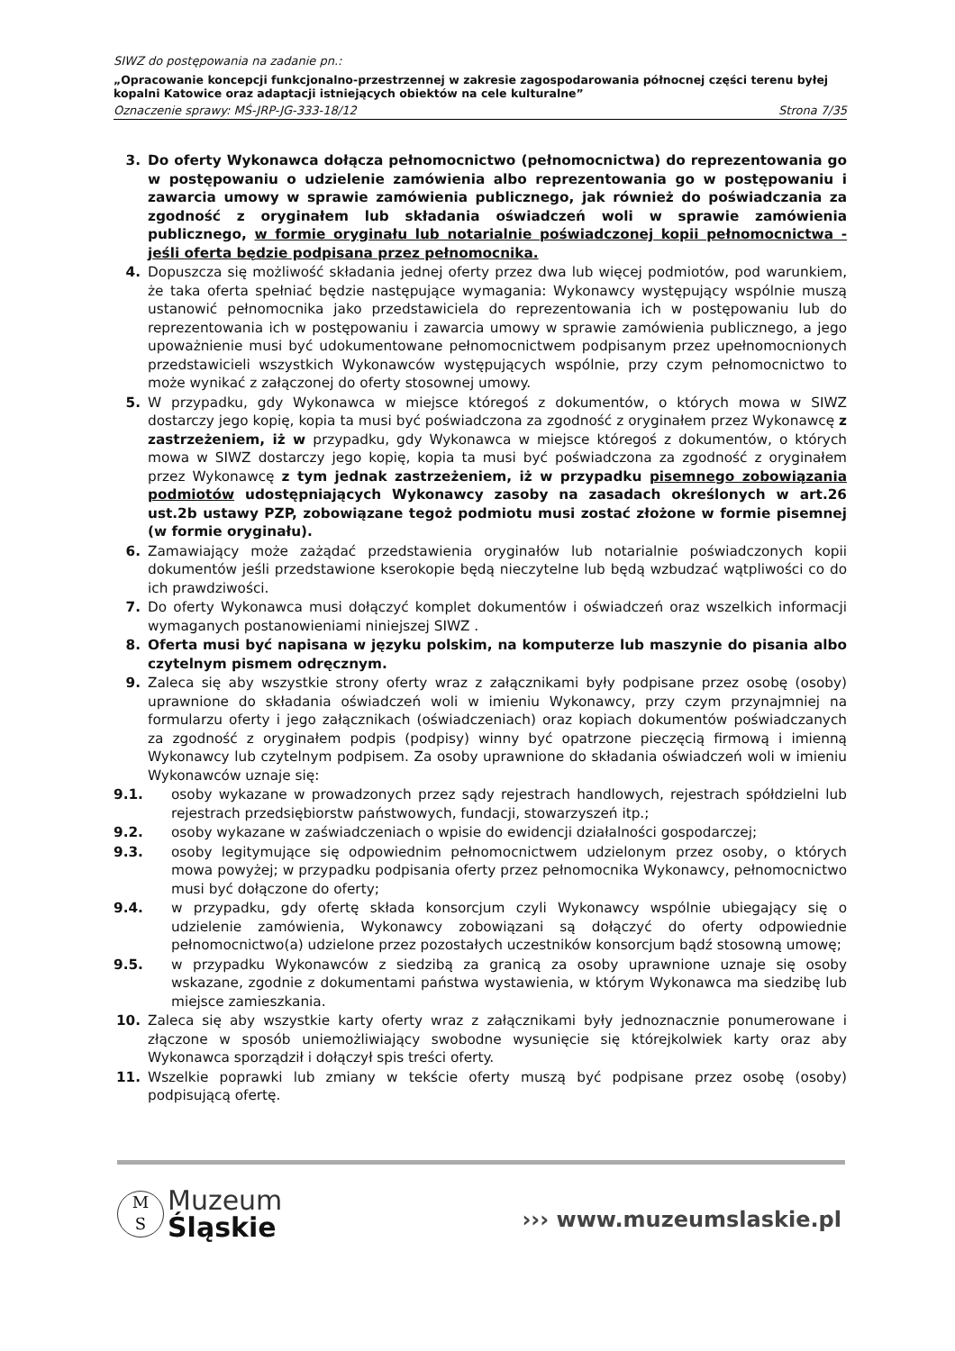SIWZ do postępowania na zadanie pn.:
„Opracowanie koncepcji funkcjonalno-przestrzennej w zakresie zagospodarowania północnej części terenu byłej kopalni Katowice oraz adaptacji istniejących obiektów na cele kulturalne”
Oznaczenie sprawy: MŚ-JRP-JG-333-18/12 Strona 7/35
3. Do oferty Wykonawca dołącza pełnomocnictwo (pełnomocnictwa) do reprezentowania go w postępowaniu o udzielenie zamówienia albo reprezentowania go w postępowaniu i zawarcia umowy w sprawie zamówienia publicznego, jak również do poświadczania za zgodność z oryginałem lub składania oświadczeń woli w sprawie zamówienia publicznego, w formie oryginału lub notarialnie poświadczonej kopii pełnomocnictwa - jeśli oferta będzie podpisana przez pełnomocnika.
4. Dopuszcza się możliwość składania jednej oferty przez dwa lub więcej podmiotów, pod warunkiem, że taka oferta spełniać będzie następujące wymagania: Wykonawcy występujący wspólnie muszą ustanowić pełnomocnika jako przedstawiciela do reprezentowania ich w postępowaniu lub do reprezentowania ich w postępowaniu i zawarcia umowy w sprawie zamówienia publicznego, a jego upoważnienie musi być udokumentowane pełnomocnictwem podpisanym przez upełnomocnionych przedstawicieli wszystkich Wykonawców występujących wspólnie, przy czym pełnomocnictwo to może wynikać z załączonej do oferty stosownej umowy.
5. W przypadku, gdy Wykonawca w miejsce któregoś z dokumentów, o których mowa w SIWZ dostarczy jego kopię, kopia ta musi być poświadczona za zgodność z oryginałem przez Wykonawcę z zastrzeżeniem, iż w przypadku, gdy Wykonawca w miejsce któregoś z dokumentów, o których mowa w SIWZ dostarczy jego kopię, kopia ta musi być poświadczona za zgodność z oryginałem przez Wykonawcę z tym jednak zastrzeżeniem, iż w przypadku pisemnego zobowiązania podmiotów udostępniających Wykonawcy zasoby na zasadach określonych w art.26 ust.2b ustawy PZP, zobowiązane tegoż podmiotu musi zostać złożone w formie pisemnej (w formie oryginału).
6. Zamawiający może zażądać przedstawienia oryginałów lub notarialnie poświadczonych kopii dokumentów jeśli przedstawione kserokopie będą nieczytelne lub będą wzbudzać wątpliwości co do ich prawdziwości.
7. Do oferty Wykonawca musi dołączyć komplet dokumentów i oświadczeń oraz wszelkich informacji wymaganych postanowieniami niniejszej SIWZ .
8. Oferta musi być napisana w języku polskim, na komputerze lub maszynie do pisania albo czytelnym pismem odręcznym.
9. Zaleca się aby wszystkie strony oferty wraz z załącznikami były podpisane przez osobę (osoby) uprawnione do składania oświadczeń woli w imieniu Wykonawcy, przy czym przynajmniej na formularzu oferty i jego załącznikach (oświadczeniach) oraz kopiach dokumentów poświadczanych za zgodność z oryginałem podpis (podpisy) winny być opatrzone pieczęcią firmową i imienną Wykonawcy lub czytelnym podpisem. Za osoby uprawnione do składania oświadczeń woli w imieniu Wykonawców uznaje się:
9.1. osoby wykazane w prowadzonych przez sądy rejestrach handlowych, rejestrach spółdzielni lub rejestrach przedsiębiorstw państwowych, fundacji, stowarzyszeń itp.;
9.2. osoby wykazane w zaświadczeniach o wpisie do ewidencji działalności gospodarczej;
9.3. osoby legitymujące się odpowiednim pełnomocnictwem udzielonym przez osoby, o których mowa powyżej; w przypadku podpisania oferty przez pełnomocnika Wykonawcy, pełnomocnictwo musi być dołączone do oferty;
9.4. w przypadku, gdy ofertę składa konsorcjum czyli Wykonawcy wspólnie ubiegający się o udzielenie zamówienia, Wykonawcy zobowiązani są dołączyć do oferty odpowiednie pełnomocnictwo(a) udzielone przez pozostałych uczestników konsorcjum bądź stosowną umowę;
9.5. w przypadku Wykonawców z siedzibą za granicą za osoby uprawnione uznaje się osoby wskazane, zgodnie z dokumentami państwa wystawienia, w którym Wykonawca ma siedzibę lub miejsce zamieszkania.
10. Zaleca się aby wszystkie karty oferty wraz z załącznikami były jednoznacznie ponumerowane i złączone w sposób uniemożliwiający swobodne wysunięcie się którejkolwiek karty oraz aby Wykonawca sporządził i dołączył spis treści oferty.
11. Wszelkie poprawki lub zmiany w tekście oferty muszą być podpisane przez osobę (osoby) podpisującą ofertę.
M
S Muzeum
Śląskie
››› www.muzeumslaskie.pl